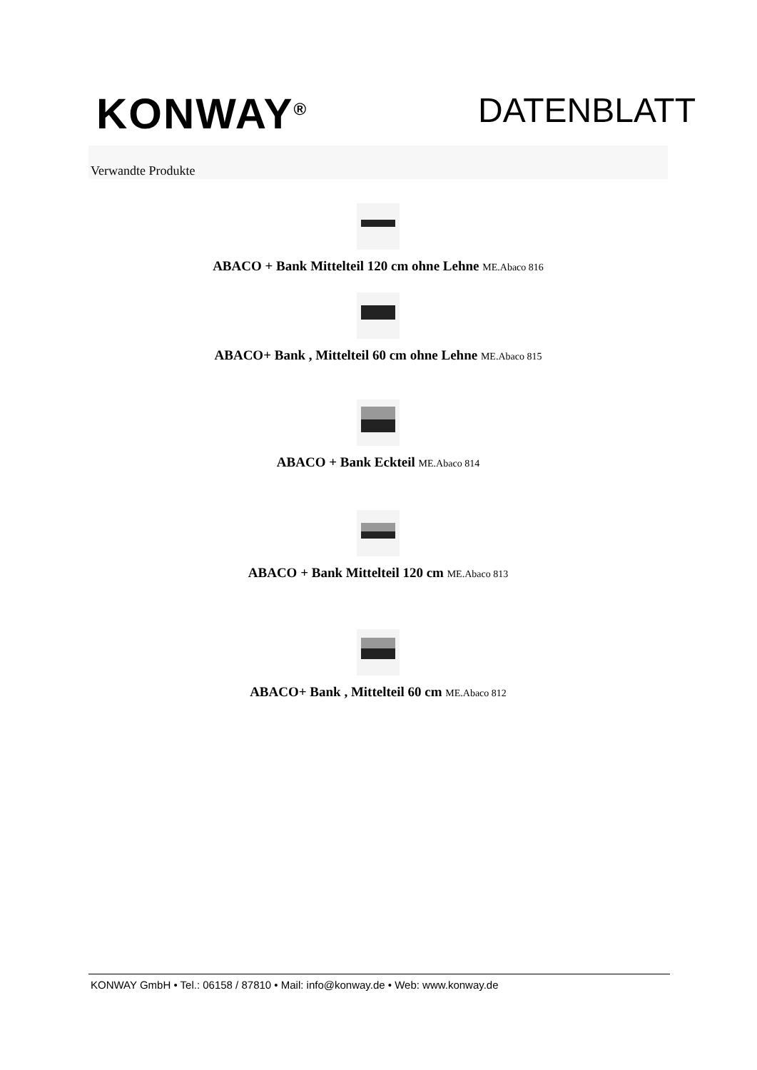KONWAY<sup>®</sup>
DATENBLATT
Verwandte Produkte
ABACO + Bank Mittelteil 120 cm ohne Lehne ME.Abaco 816
ABACO+ Bank , Mittelteil 60 cm ohne Lehne ME.Abaco 815
ABACO + Bank Eckteil ME.Abaco 814
ABACO + Bank Mittelteil 120 cm ME.Abaco 813
ABACO+ Bank , Mittelteil 60 cm ME.Abaco 812
KONWAY GmbH • Tel.: 06158 / 87810 • Mail: info@konway.de • Web: www.konway.de